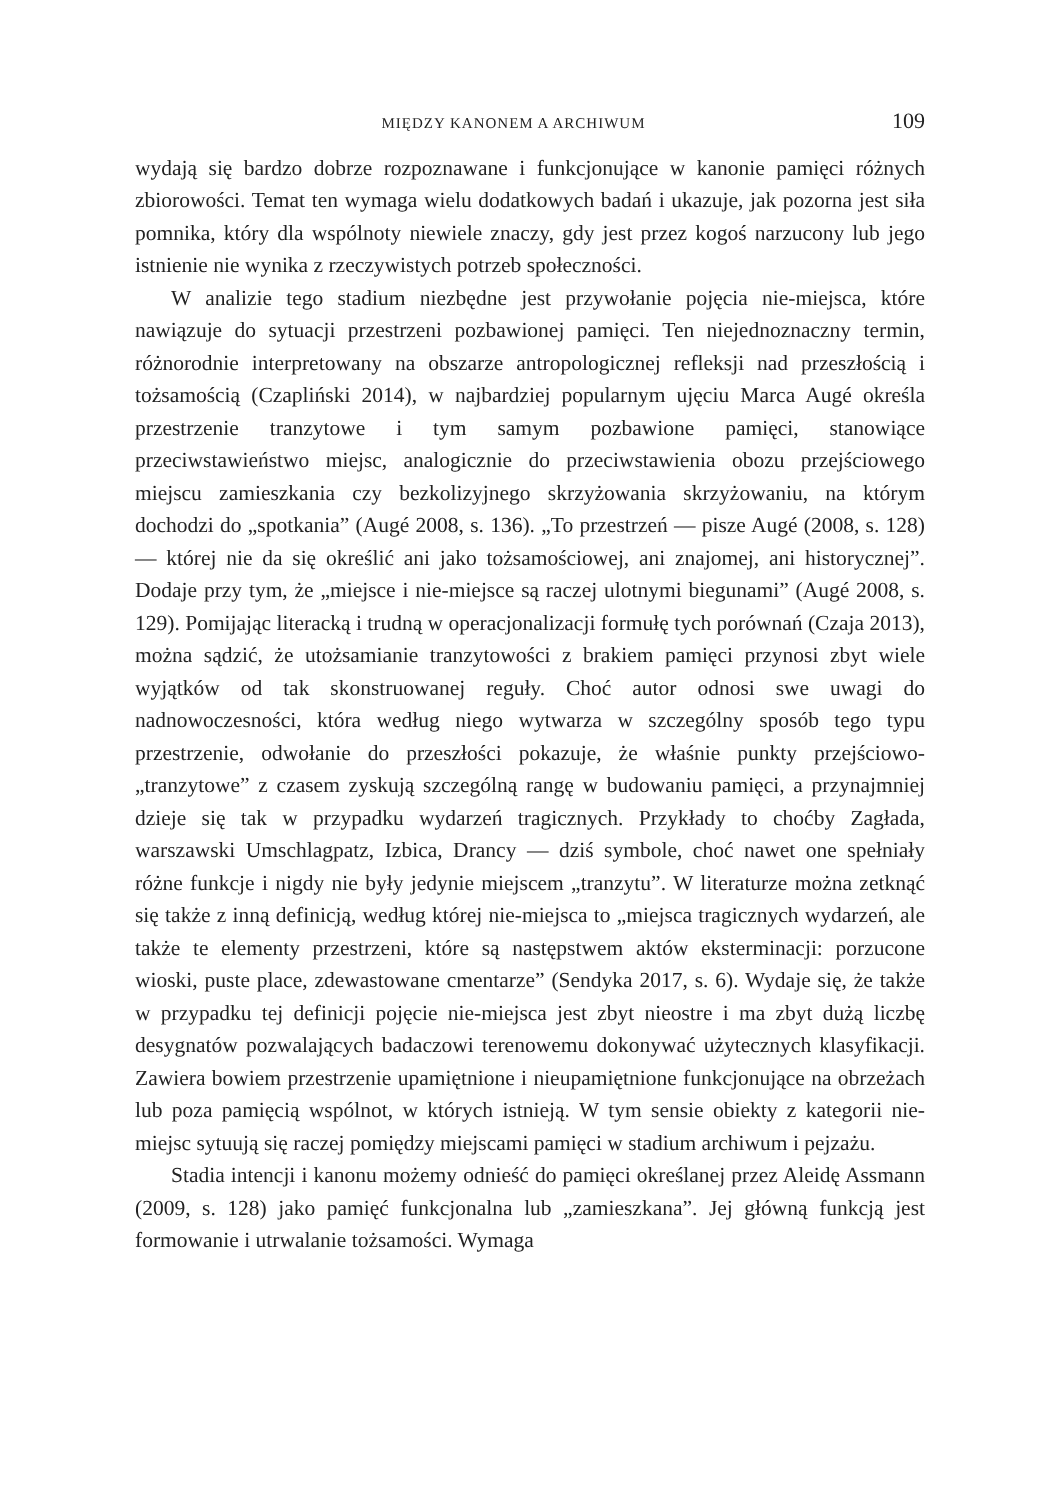MIĘDZY KANONEM A ARCHIWUM 109
wydają się bardzo dobrze rozpoznawane i funkcjonujące w kanonie pamięci różnych zbiorowości. Temat ten wymaga wielu dodatkowych badań i ukazuje, jak pozorna jest siła pomnika, który dla wspólnoty niewiele znaczy, gdy jest przez kogoś narzucony lub jego istnienie nie wynika z rzeczywistych potrzeb społeczności.
W analizie tego stadium niezbędne jest przywołanie pojęcia nie-miejsca, które nawiązuje do sytuacji przestrzeni pozbawionej pamięci. Ten niejednoznaczny termin, różnorodnie interpretowany na obszarze antropologicznej refleksji nad przeszłością i tożsamością (Czapliński 2014), w najbardziej popularnym ujęciu Marca Augé określa przestrzenie tranzytowe i tym samym pozbawione pamięci, stanowiące przeciwstawieństwo miejsc, analogicznie do przeciwstawienia obozu przejściowego miejscu zamieszkania czy bezkolizyjnego skrzyżowania skrzyżowaniu, na którym dochodzi do „spotkania” (Augé 2008, s. 136). „To przestrzeń — pisze Augé (2008, s. 128) — której nie da się określić ani jako tożsamościowej, ani znajomej, ani historycznej”. Dodaje przy tym, że „miejsce i nie-miejsce są raczej ulotnymi biegunami” (Augé 2008, s. 129). Pomijając literacką i trudną w operacjonalizacji formułę tych porównań (Czaja 2013), można sądzić, że utożsamianie tranzytowości z brakiem pamięci przynosi zbyt wiele wyjątków od tak skonstruowanej reguły. Choć autor odnosi swe uwagi do nadnowoczesności, która według niego wytwarza w szczególny sposób tego typu przestrzenie, odwołanie do przeszłości pokazuje, że właśnie punkty przejściowo-„tranzytowe” z czasem zyskują szczególną rangę w budowaniu pamięci, a przynajmniej dzieje się tak w przypadku wydarzeń tragicznych. Przykłady to choćby Zagłada, warszawski Umschlagpatz, Izbica, Drancy — dziś symbole, choć nawet one spełniały różne funkcje i nigdy nie były jedynie miejscem „tranzytu”. W literaturze można zetknąć się także z inną definicją, według której nie-miejsca to „miejsca tragicznych wydarzeń, ale także te elementy przestrzeni, które są następstwem aktów eksterminacji: porzucone wioski, puste place, zdewastowane cmentarze” (Sendyka 2017, s. 6). Wydaje się, że także w przypadku tej definicji pojęcie nie-miejsca jest zbyt nieostre i ma zbyt dużą liczbę desygnatów pozwalających badaczowi terenowemu dokonywać użytecznych klasyfikacji. Zawiera bowiem przestrzenie upamiętnione i nieupamiętnione funkcjonujące na obrzeżach lub poza pamięcią wspólnot, w których istnieją. W tym sensie obiekty z kategorii nie-miejsc sytuują się raczej pomiędzy miejscami pamięci w stadium archiwum i pejzażu.
Stadia intencji i kanonu możemy odnieść do pamięci określanej przez Aleidę Assmann (2009, s. 128) jako pamięć funkcjonalna lub „zamieszkana”. Jej główną funkcją jest formowanie i utrwalanie tożsamości. Wymaga